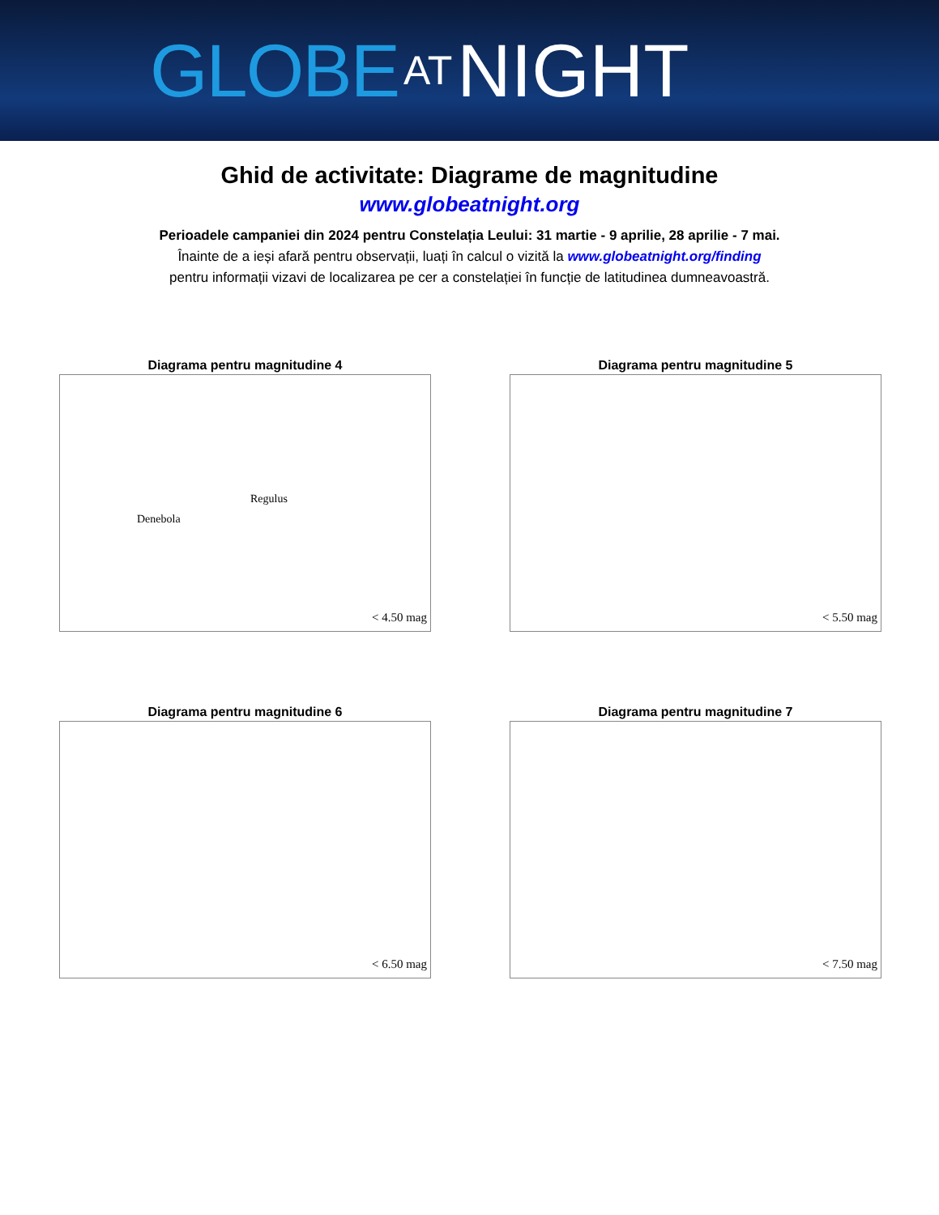GLOBE AT NIGHT
Ghid de activitate: Diagrame de magnitudine
www.globeatnight.org
Perioadele campaniei din 2024 pentru Constelația Leului: 31 martie - 9 aprilie, 28 aprilie - 7 mai.
Înainte de a ieși afară pentru observații, luați în calcul o vizită la www.globeatnight.org/finding
pentru informații vizavi de localizarea pe cer a constelației în funcție de latitudinea dumneavoastră.
Diagrama pentru magnitudine 4
Regulus
Denebola
< 4.50 mag
Diagrama pentru magnitudine 5
< 5.50 mag
Diagrama pentru magnitudine 6
< 6.50 mag
Diagrama pentru magnitudine 7
< 7.50 mag